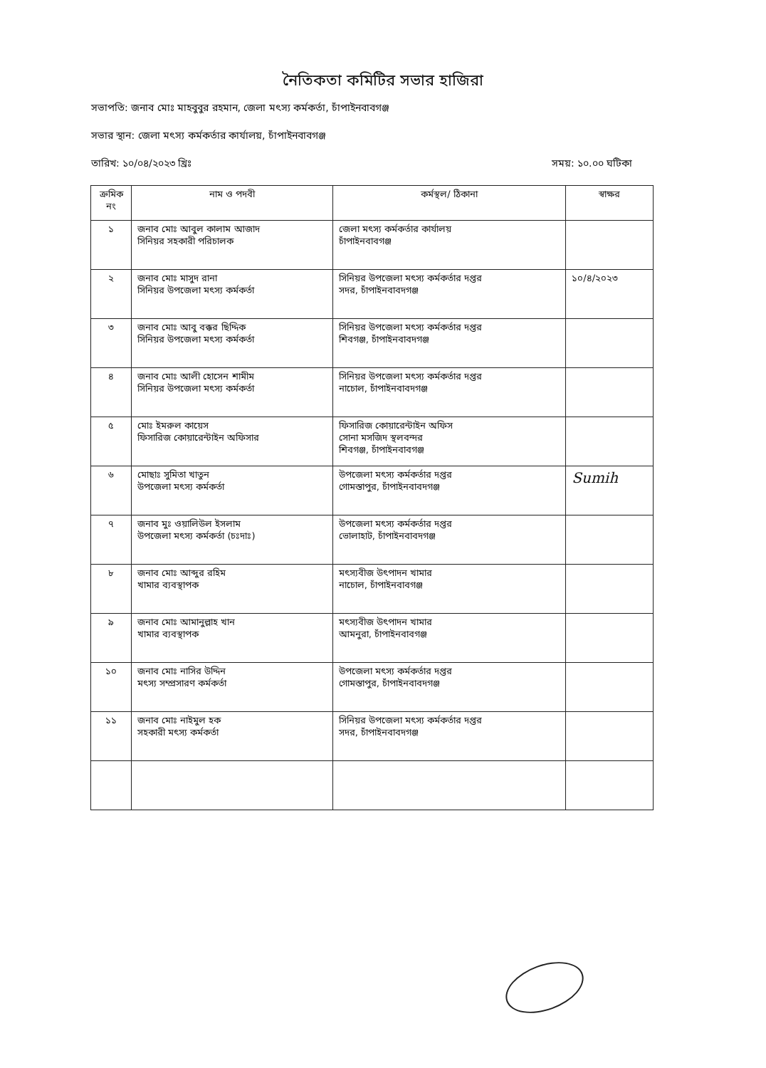নৈতিকতা কমিটির সভার হাজিরা
সভাপতি: জনাব মোঃ মাহবুবুর রহমান, জেলা মৎস্য কর্মকর্তা, চাঁপাইনবাবগঞ্জ
সভার স্থান: জেলা মৎস্য কর্মকর্তার কার্যালয়, চাঁপাইনবাবগঞ্জ
তারিখ: ১০/০৪/২০২৩ খ্রিঃ সময়: ১০.০০ ঘটিকা
| ক্রমিক নং | নাম ও পদবী | কর্মস্থল/ ঠিকানা | স্বাক্ষর |
| --- | --- | --- | --- |
| ১ | জনাব মোঃ আবুল কালাম আজাদ সিনিয়র সহকারী পরিচালক | জেলা মৎস্য কর্মকর্তার কার্যালয় চাঁপাইনবাবগঞ্জ | |
| ২ | জনাব মোঃ মাসুদ রানা সিনিয়র উপজেলা মৎস্য কর্মকর্তা | সিনিয়র উপজেলা মৎস্য কর্মকর্তার দপ্তর সদর, চাঁপাইনবাবদগঞ্জ | ১০/৪/২০২৩ |
| ৩ | জনাব মোঃ আবু বক্কর ছিদ্দিক সিনিয়র উপজেলা মৎস্য কর্মকর্তা | সিনিয়র উপজেলা মৎস্য কর্মকর্তার দপ্তর শিবগঞ্জ, চাঁপাইনবাবদগঞ্জ | |
| ৪ | জনাব মোঃ আলী হোসেন শামীম সিনিয়র উপজেলা মৎস্য কর্মকর্তা | সিনিয়র উপজেলা মৎস্য কর্মকর্তার দপ্তর নাচোল, চাঁপাইনবাবদগঞ্জ | |
| ৫ | মোঃ ইমরুল কায়েস ফিসারিজ কোয়ারেন্টাইন অফিসার | ফিসারিজ কোয়ারেন্টাইন অফিস সোনা মসজিদ স্থলবন্দর শিবগঞ্জ, চাঁপাইনবাবগঞ্জ | |
| ৬ | মোছাঃ সুমিতা খাতুন উপজেলা মৎস্য কর্মকর্তা | উপজেলা মৎস্য কর্মকর্তার দপ্তর গোমস্তাপুর, চাঁপাইনবাবদগঞ্জ | Sumih |
| ৭ | জনাব মুঃ ওয়ালিউল ইসলাম উপজেলা মৎস্য কর্মকর্তা (চঃদাঃ) | উপজেলা মৎস্য কর্মকর্তার দপ্তর ভোলাহাট, চাঁপাইনবাবদগঞ্জ | |
| ৮ | জনাব মোঃ আব্দুর রহিম খামার ব্যবস্থাপক | মৎস্যবীজ উৎপাদন খামার নাচোল, চাঁপাইনবাবগঞ্জ | |
| ৯ | জনাব মোঃ আমানুল্লাহ খান খামার ব্যবস্থাপক | মৎস্যবীজ উৎপাদন খামার আমনুরা, চাঁপাইনবাবগঞ্জ | |
| ১০ | জনাব মোঃ নাসির উদ্দিন মৎস্য সম্প্রসারণ কর্মকর্তা | উপজেলা মৎস্য কর্মকর্তার দপ্তর গোমস্তাপুর, চাঁপাইনবাবদগঞ্জ | |
| ১১ | জনাব মোঃ নাইমুল হক সহকারী মৎস্য কর্মকর্তা | সিনিয়র উপজেলা মৎস্য কর্মকর্তার দপ্তর সদর, চাঁপাইনবাবদগঞ্জ | |